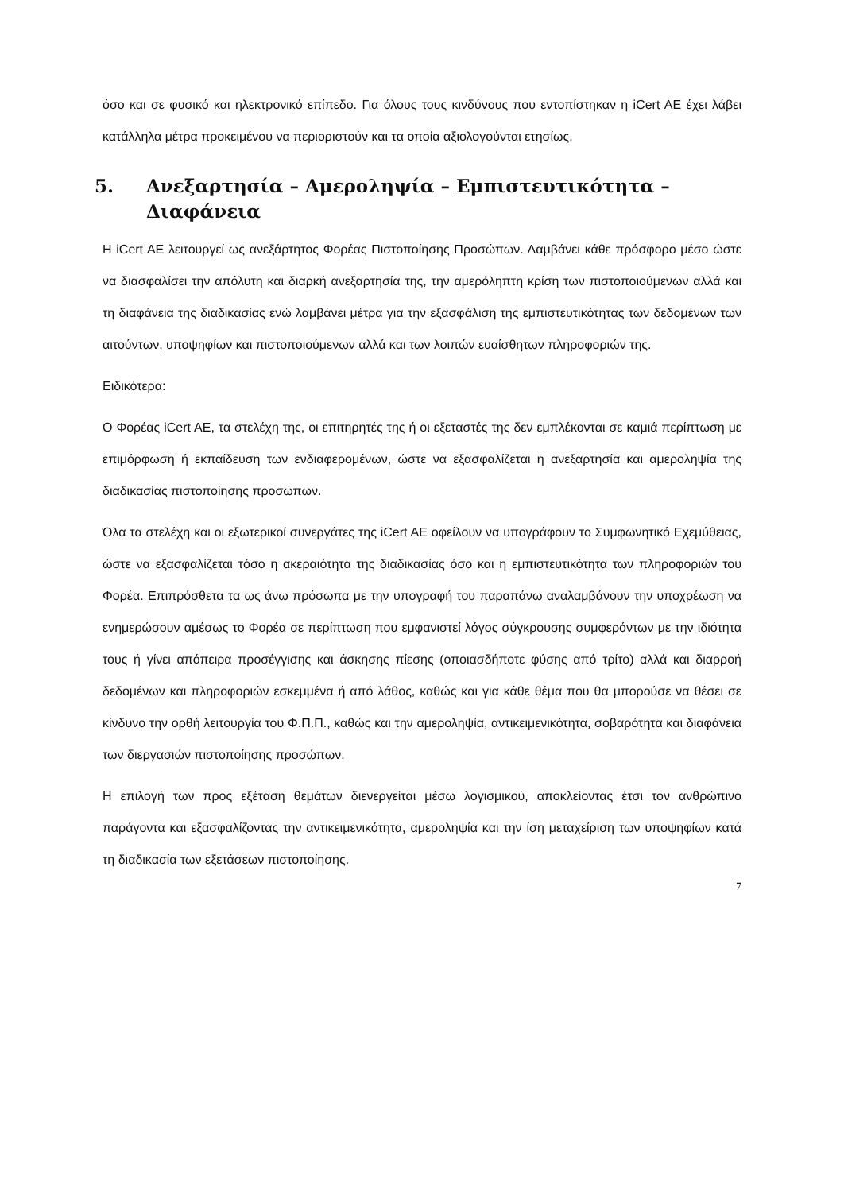όσο και σε φυσικό και ηλεκτρονικό επίπεδο. Για όλους τους κινδύνους που εντοπίστηκαν η iCert AE έχει λάβει κατάλληλα μέτρα προκειμένου να περιοριστούν και τα οποία αξιολογούνται ετησίως.
5. Ανεξαρτησία – Αμεροληψία – Εμπιστευτικότητα – Διαφάνεια
Η iCert AE λειτουργεί ως ανεξάρτητος Φορέας Πιστοποίησης Προσώπων. Λαμβάνει κάθε πρόσφορο μέσο ώστε να διασφαλίσει την απόλυτη και διαρκή ανεξαρτησία της, την αμερόληπτη κρίση των πιστοποιούμενων αλλά και τη διαφάνεια της διαδικασίας ενώ λαμβάνει μέτρα για την εξασφάλιση της εμπιστευτικότητας των δεδομένων των αιτούντων, υποψηφίων και πιστοποιούμενων αλλά και των λοιπών ευαίσθητων πληροφοριών της.
Ειδικότερα:
Ο Φορέας iCert AE, τα στελέχη της, οι επιτηρητές της ή οι εξεταστές της δεν εμπλέκονται σε καμιά περίπτωση με επιμόρφωση ή εκπαίδευση των ενδιαφερομένων, ώστε να εξασφαλίζεται η ανεξαρτησία και αμεροληψία της διαδικασίας πιστοποίησης προσώπων.
Όλα τα στελέχη και οι εξωτερικοί συνεργάτες της iCert AE οφείλουν να υπογράφουν το Συμφωνητικό Εχεμύθειας, ώστε να εξασφαλίζεται τόσο η ακεραιότητα της διαδικασίας όσο και η εμπιστευτικότητα των πληροφοριών του Φορέα. Επιπρόσθετα τα ως άνω πρόσωπα με την υπογραφή του παραπάνω αναλαμβάνουν την υποχρέωση να ενημερώσουν αμέσως το Φορέα σε περίπτωση που εμφανιστεί λόγος σύγκρουσης συμφερόντων με την ιδιότητα τους ή γίνει απόπειρα προσέγγισης και άσκησης πίεσης (οποιασδήποτε φύσης από τρίτο) αλλά και διαρροή δεδομένων και πληροφοριών εσκεμμένα ή από λάθος, καθώς και για κάθε θέμα που θα μπορούσε να θέσει σε κίνδυνο την ορθή λειτουργία του Φ.Π.Π., καθώς και την αμεροληψία, αντικειμενικότητα, σοβαρότητα και διαφάνεια των διεργασιών πιστοποίησης προσώπων.
Η επιλογή των προς εξέταση θεμάτων διενεργείται μέσω λογισμικού, αποκλείοντας έτσι τον ανθρώπινο παράγοντα και εξασφαλίζοντας την αντικειμενικότητα, αμεροληψία και την ίση μεταχείριση των υποψηφίων κατά τη διαδικασία των εξετάσεων πιστοποίησης.
7